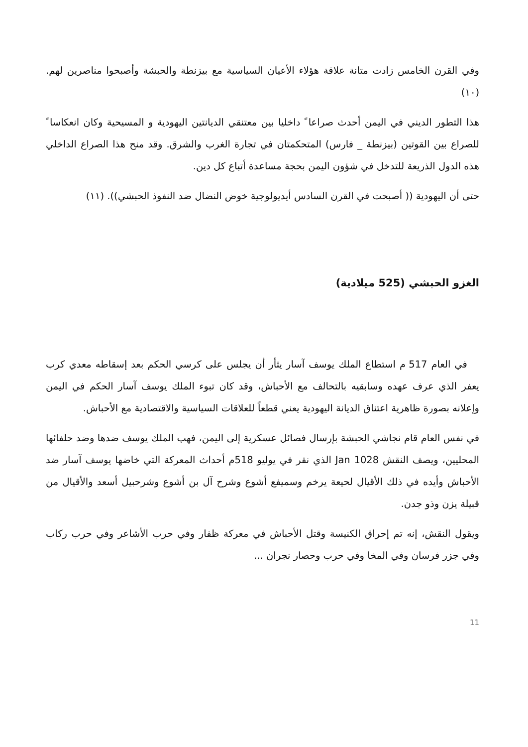وفي القرن الخامس زادت متانة علاقة هؤلاء الأعيان السياسية مع بيزنطة والحبشة وأصبحوا مناصرين لهم. (١٠)
هذا التطور الديني في اليمن أحدث صراعا ً داخليا بين معتنقي الديانتين اليهودية و المسيحية وكان انعكاسا ً للصراع بين القوتين (بيزنطة _ فارس) المتحكمتان في تجارة الغرب والشرق. وقد منح هذا الصراع الداخلي هذه الدول الذريعة للتدخل في شؤون اليمن بحجة مساعدة أتباع كل دين.
حتى أن اليهودية (( أصبحت في القرن السادس أيديولوجية خوض النضال ضد النفوذ الحبشي)). (١١)
الغزو الحبشي (525 ميلادية)
في العام 517 م استطاع الملك يوسف آسار يثأر أن يجلس على كرسي الحكم بعد إسقاطه معدي كرب يعفر الذي عرف عهده وسابقيه بالتحالف مع الأحباش، وقد كان تبوء الملك يوسف آسار الحكم في اليمن وإعلانه بصورة ظاهرية اعتناق الديانة اليهودية يعني قطعاً للعلاقات السياسية والاقتصادية مع الأحباش.
في نفس العام قام نجاشي الحبشة بإرسال فصائل عسكرية إلى اليمن، فهب الملك يوسف ضدها وضد حلفائها المحليين، ويصف النقش Jan 1028 الذي نقر في يوليو 518م أحداث المعركة التي خاضها يوسف آسار ضد الأحباش وأيده في ذلك الأقيال لحيعة يرخم وسميفع أشوع وشرح آل بن أشوع وشرحبيل أسعد والأقيال من قبيلة يزن وذو جدن.
ويقول النقش، إنه تم إحراق الكنيسة وقتل الأحباش في معركة ظفار وفي حرب الأشاعر وفي حرب ركاب وفي جزر فرسان وفي المخا وفي حرب وحصار نجران ...
11